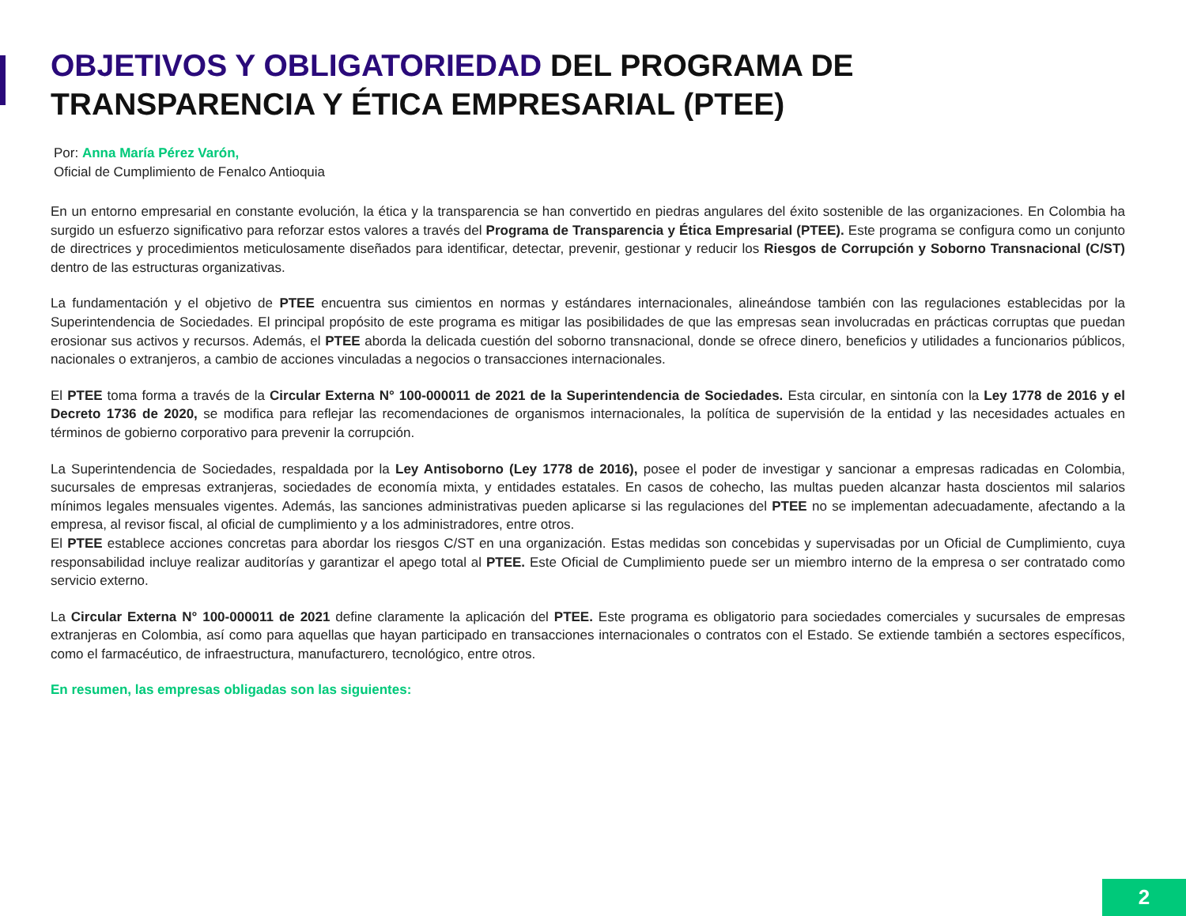OBJETIVOS Y OBLIGATORIEDAD DEL PROGRAMA DE TRANSPARENCIA Y ÉTICA EMPRESARIAL (PTEE)
Por: Anna María Pérez Varón,
Oficial de Cumplimiento de Fenalco Antioquia
En un entorno empresarial en constante evolución, la ética y la transparencia se han convertido en piedras angulares del éxito sostenible de las organizaciones. En Colombia ha surgido un esfuerzo significativo para reforzar estos valores a través del Programa de Transparencia y Ética Empresarial (PTEE). Este programa se configura como un conjunto de directrices y procedimientos meticulosamente diseñados para identificar, detectar, prevenir, gestionar y reducir los Riesgos de Corrupción y Soborno Transnacional (C/ST) dentro de las estructuras organizativas.
La fundamentación y el objetivo de PTEE encuentra sus cimientos en normas y estándares internacionales, alineándose también con las regulaciones establecidas por la Superintendencia de Sociedades. El principal propósito de este programa es mitigar las posibilidades de que las empresas sean involucradas en prácticas corruptas que puedan erosionar sus activos y recursos. Además, el PTEE aborda la delicada cuestión del soborno transnacional, donde se ofrece dinero, beneficios y utilidades a funcionarios públicos, nacionales o extranjeros, a cambio de acciones vinculadas a negocios o transacciones internacionales.
El PTEE toma forma a través de la Circular Externa N° 100-000011 de 2021 de la Superintendencia de Sociedades. Esta circular, en sintonía con la Ley 1778 de 2016 y el Decreto 1736 de 2020, se modifica para reflejar las recomendaciones de organismos internacionales, la política de supervisión de la entidad y las necesidades actuales en términos de gobierno corporativo para prevenir la corrupción.
La Superintendencia de Sociedades, respaldada por la Ley Antisoborno (Ley 1778 de 2016), posee el poder de investigar y sancionar a empresas radicadas en Colombia, sucursales de empresas extranjeras, sociedades de economía mixta, y entidades estatales. En casos de cohecho, las multas pueden alcanzar hasta doscientos mil salarios mínimos legales mensuales vigentes. Además, las sanciones administrativas pueden aplicarse si las regulaciones del PTEE no se implementan adecuadamente, afectando a la empresa, al revisor fiscal, al oficial de cumplimiento y a los administradores, entre otros.
El PTEE establece acciones concretas para abordar los riesgos C/ST en una organización. Estas medidas son concebidas y supervisadas por un Oficial de Cumplimiento, cuya responsabilidad incluye realizar auditorías y garantizar el apego total al PTEE. Este Oficial de Cumplimiento puede ser un miembro interno de la empresa o ser contratado como servicio externo.
La Circular Externa N° 100-000011 de 2021 define claramente la aplicación del PTEE. Este programa es obligatorio para sociedades comerciales y sucursales de empresas extranjeras en Colombia, así como para aquellas que hayan participado en transacciones internacionales o contratos con el Estado. Se extiende también a sectores específicos, como el farmacéutico, de infraestructura, manufacturero, tecnológico, entre otros.
En resumen, las empresas obligadas son las siguientes:
2